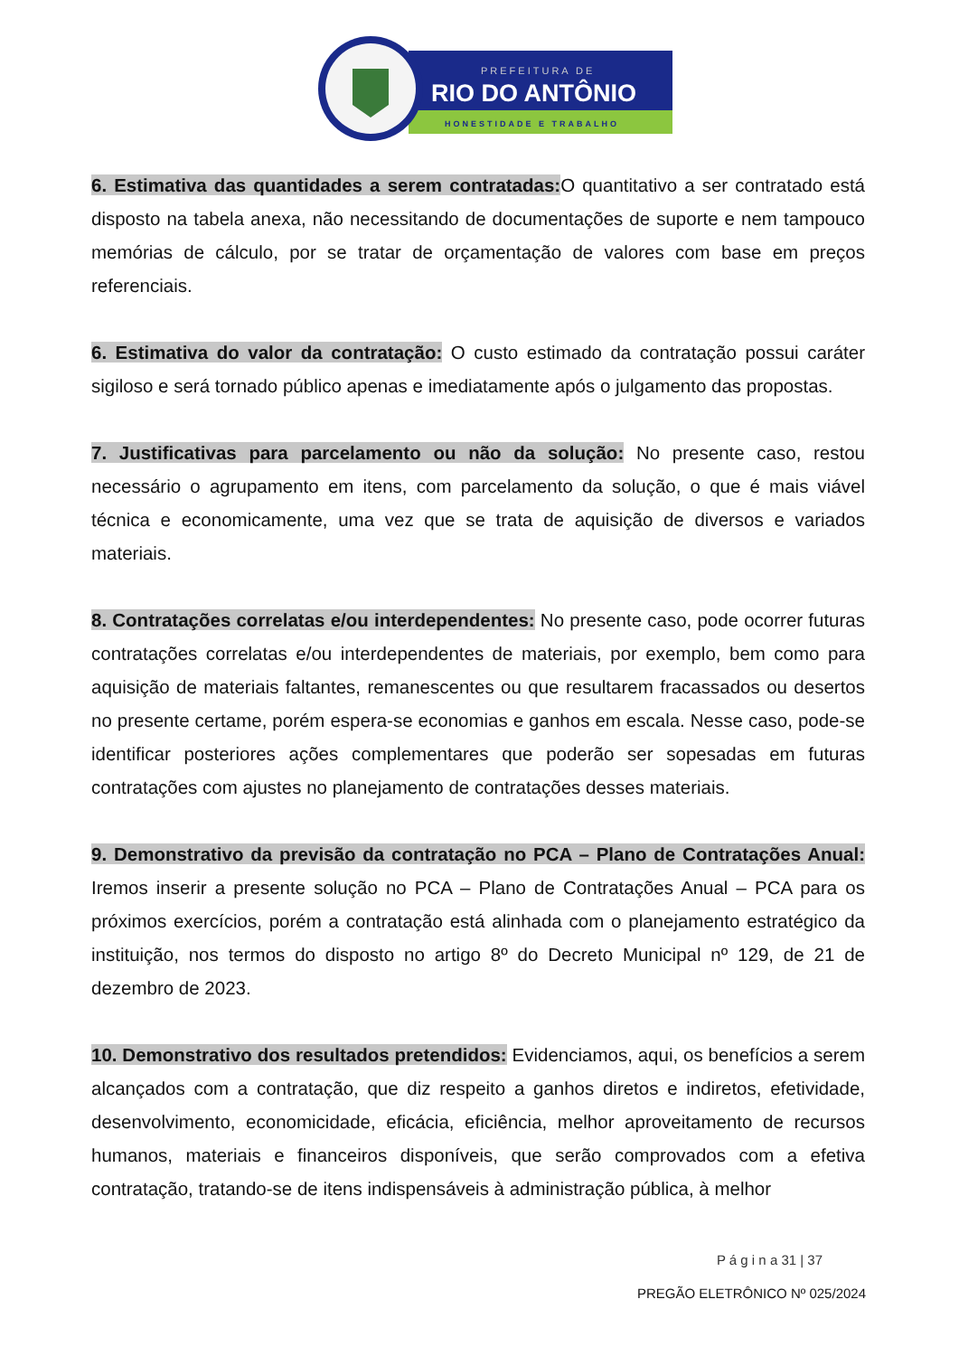PREFEITURA DE
RIO DO ANTÔNIO
HONESTIDADE E TRABALHO
6. Estimativa das quantidades a serem contratadas: O quantitativo a ser contratado está disposto na tabela anexa, não necessitando de documentações de suporte e nem tampouco memórias de cálculo, por se tratar de orçamentação de valores com base em preços referenciais.
6. Estimativa do valor da contratação: O custo estimado da contratação possui caráter sigiloso e será tornado público apenas e imediatamente após o julgamento das propostas.
7. Justificativas para parcelamento ou não da solução: No presente caso, restou necessário o agrupamento em itens, com parcelamento da solução, o que é mais viável técnica e economicamente, uma vez que se trata de aquisição de diversos e variados materiais.
8. Contratações correlatas e/ou interdependentes: No presente caso, pode ocorrer futuras contratações correlatas e/ou interdependentes de materiais, por exemplo, bem como para aquisição de materiais faltantes, remanescentes ou que resultarem fracassados ou desertos no presente certame, porém espera-se economias e ganhos em escala. Nesse caso, pode-se identificar posteriores ações complementares que poderão ser sopesadas em futuras contratações com ajustes no planejamento de contratações desses materiais.
9. Demonstrativo da previsão da contratação no PCA – Plano de Contratações Anual: Iremos inserir a presente solução no PCA – Plano de Contratações Anual – PCA para os próximos exercícios, porém a contratação está alinhada com o planejamento estratégico da instituição, nos termos do disposto no artigo 8º do Decreto Municipal nº 129, de 21 de dezembro de 2023.
10. Demonstrativo dos resultados pretendidos: Evidenciamos, aqui, os benefícios a serem alcançados com a contratação, que diz respeito a ganhos diretos e indiretos, efetividade, desenvolvimento, economicidade, eficácia, eficiência, melhor aproveitamento de recursos humanos, materiais e financeiros disponíveis, que serão comprovados com a efetiva contratação, tratando-se de itens indispensáveis à administração pública, à melhor
P á g i n a 31 | 37
PREGÃO ELETRÔNICO Nº 025/2024